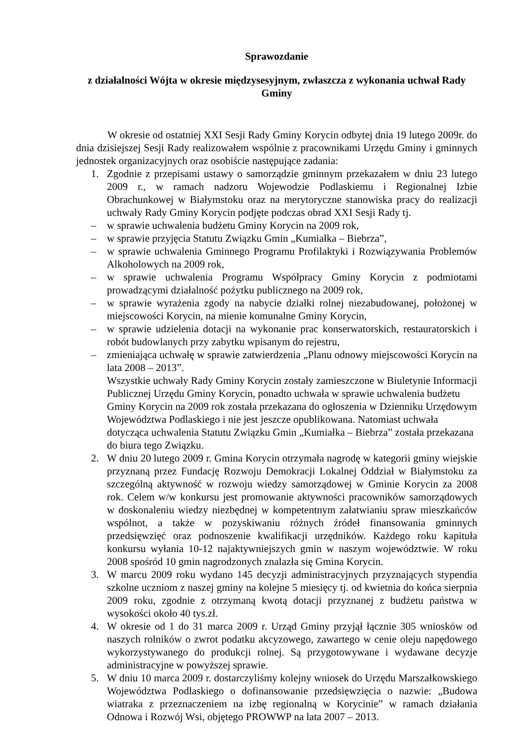Sprawozdanie
z działalności Wójta w okresie międzysesyjnym, zwłaszcza z wykonania uchwał Rady Gminy
W okresie od ostatniej XXI Sesji Rady Gminy Korycin odbytej dnia 19 lutego 2009r. do dnia dzisiejszej Sesji Rady realizowałem wspólnie z pracownikami Urzędu Gminy i gminnych jednostek organizacyjnych oraz osobiście następujące zadania:
1. Zgodnie z przepisami ustawy o samorządzie gminnym przekazałem w dniu 23 lutego 2009 r., w ramach nadzoru Wojewodzie Podlaskiemu i Regionalnej Izbie Obrachunkowej w Białymstoku oraz na merytoryczne stanowiska pracy do realizacji uchwały Rady Gminy Korycin podjęte podczas obrad XXI Sesji Rady tj.
– w sprawie uchwalenia budżetu Gminy Korycin na 2009 rok,
– w sprawie przyjęcia Statutu Związku Gmin „Kumiałka – Biebrza”,
– w sprawie uchwalenia Gminnego Programu Profilaktyki i Rozwiązywania Problemów Alkoholowych na 2009 rok,
– w sprawie uchwalenia Programu Współpracy Gminy Korycin z podmiotami prowadzącymi działalność pożytku publicznego na 2009 rok,
– w sprawie wyrażenia zgody na nabycie działki rolnej niezabudowanej, położonej w miejscowości Korycin, na mienie komunalne Gminy Korycin,
– w sprawie udzielenia dotacji na wykonanie prac konserwatorskich, restauratorskich i robót budowlanych przy zabytku wpisanym do rejestru,
– zmieniająca uchwałę w sprawie zatwierdzenia „Planu odnowy miejscowości Korycin na lata 2008 – 2013”.
Wszystkie uchwały Rady Gminy Korycin zostały zamieszczone w Biuletynie Informacji Publicznej Urzędu Gminy Korycin, ponadto uchwała w sprawie uchwalenia budżetu Gminy Korycin na 2009 rok została przekazana do ogłoszenia w Dzienniku Urzędowym Województwa Podlaskiego i nie jest jeszcze opublikowana. Natomiast uchwała dotycząca uchwalenia Statutu Związku Gmin „Kumiałka – Biebrza” została przekazana do biura tego Związku.
2. W dniu 20 lutego 2009 r. Gmina Korycin otrzymała nagrodę w kategorii gminy wiejskie przyznaną przez Fundację Rozwoju Demokracji Lokalnej Oddział w Białymstoku za szczególną aktywność w rozwoju wiedzy samorządowej w Gminie Korycin za 2008 rok. Celem w/w konkursu jest promowanie aktywności pracowników samorządowych w doskonaleniu wiedzy niezbędnej w kompetentnym załatwianiu spraw mieszkańców wspólnot, a także w pozyskiwaniu różnych źródeł finansowania gminnych przedsięwzięć oraz podnoszenie kwalifikacji urzędników. Każdego roku kapituła konkursu wyłania 10-12 najaktywniejszych gmin w naszym województwie. W roku 2008 spośród 10 gmin nagrodzonych znalazła się Gmina Korycin.
3. W marcu 2009 roku wydano 145 decyzji administracyjnych przyznających stypendia szkolne uczniom z naszej gminy na kolejne 5 miesięcy tj. od kwietnia do końca sierpnia 2009 roku, zgodnie z otrzymaną kwotą dotacji przyznanej z budżetu państwa w wysokości około 40 tys.zł.
4. W okresie od 1 do 31 marca 2009 r. Urząd Gminy przyjął łącznie 305 wniosków od naszych rolników o zwrot podatku akcyzowego, zawartego w cenie oleju napędowego wykorzystywanego do produkcji rolnej. Są przygotowywane i wydawane decyzje administracyjne w powyższej sprawie.
5. W dniu 10 marca 2009 r. dostarczyliśmy kolejny wniosek do Urzędu Marszałkowskiego Województwa Podlaskiego o dofinansowanie przedsięwzięcia o nazwie: „Budowa wiatraka z przeznaczeniem na izbę regionalną w Korycinie” w ramach działania Odnowa i Rozwój Wsi, objętego PROWWP na lata 2007 – 2013.